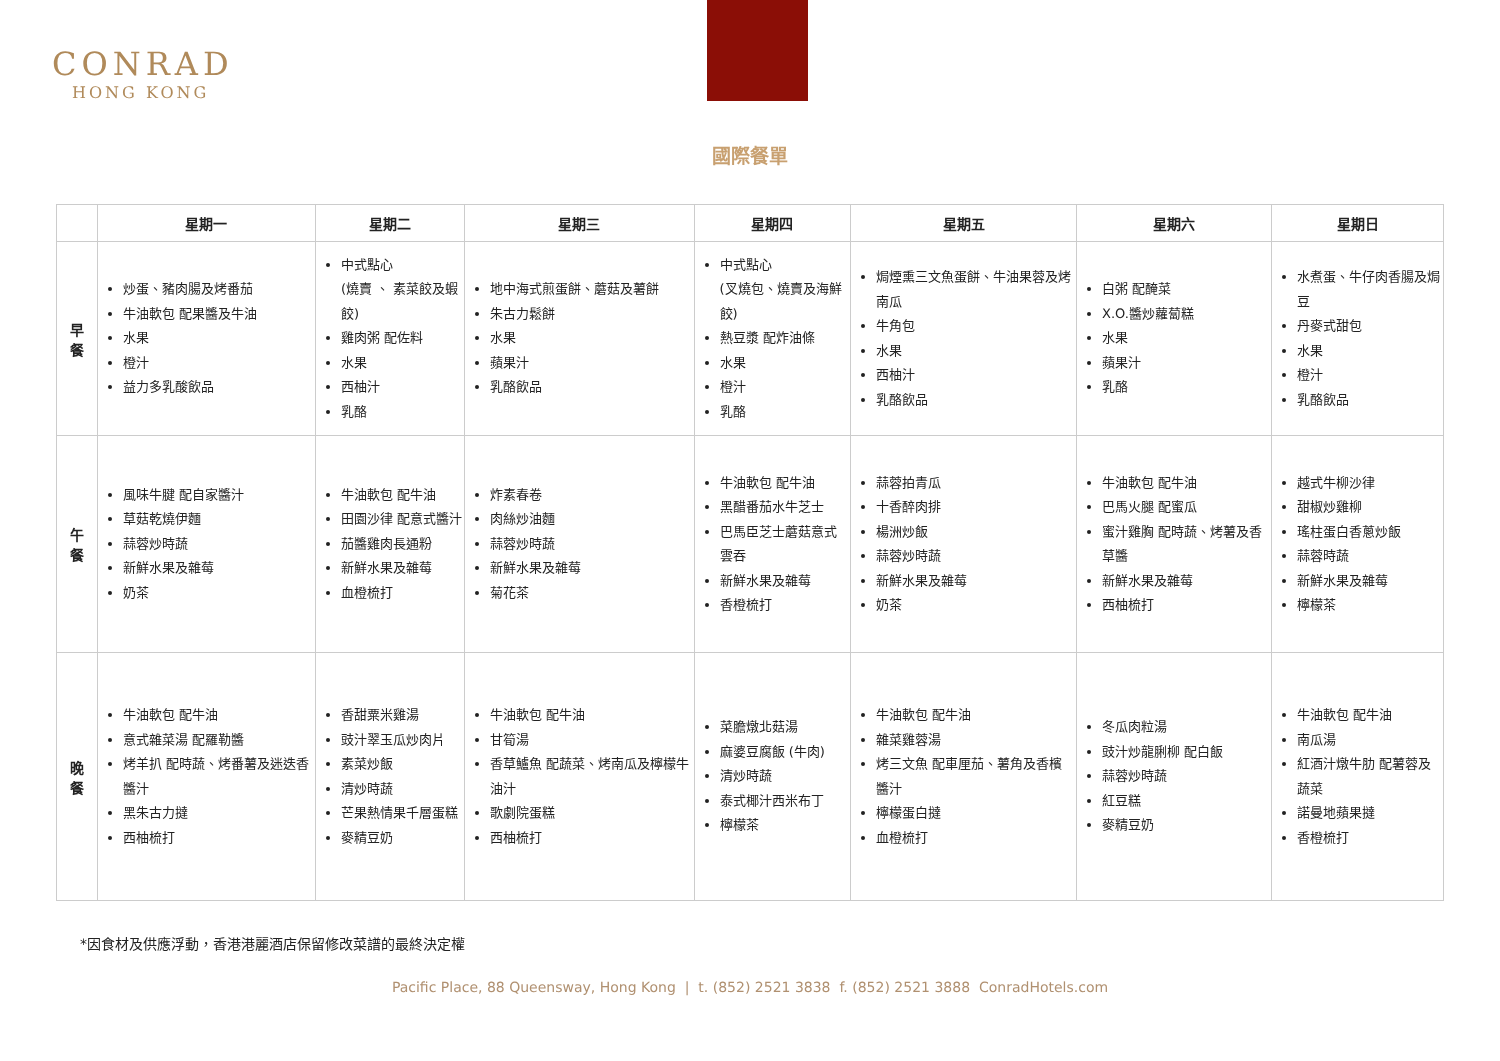CONRAD
HONG KONG
國際餐單
| | 星期一 | 星期二 | 星期三 | 星期四 | 星期五 | 星期六 | 星期日 |
| --- | --- | --- | --- | --- | --- | --- | --- |
| 早 餐 | 炒蛋、豬肉腸及烤番茄 牛油軟包 配果醬及牛油 水果 橙汁 益力多乳酸飲品 | 中式點心 (燒賣 、 素菜餃及蝦餃) 雞肉粥 配佐料 水果 西柚汁 乳酪 | 地中海式煎蛋餅、蘑菇及薯餅 朱古力鬆餅 水果 蘋果汁 乳酪飲品 | 中式點心 (叉燒包、燒賣及海鮮餃) 熱豆漿 配炸油條 水果 橙汁 乳酪 | 焗煙熏三文魚蛋餅、牛油果蓉及烤南瓜 牛角包 水果 西柚汁 乳酪飲品 | 白粥 配醃菜 X.O.醬炒蘿蔔糕 水果 蘋果汁 乳酪 | 水煮蛋、牛仔肉香腸及焗豆 丹麥式甜包 水果 橙汁 乳酪飲品 |
| 午 餐 | 風味牛腱 配自家醬汁 草菇乾燒伊麵 蒜蓉炒時蔬 新鮮水果及雜莓 奶茶 | 牛油軟包 配牛油 田園沙律 配意式醬汁 茄醬雞肉長通粉 新鮮水果及雜莓 血橙梳打 | 炸素春卷 肉絲炒油麵 蒜蓉炒時蔬 新鮮水果及雜莓 菊花茶 | 牛油軟包 配牛油 黑醋番茄水牛芝士 巴馬臣芝士蘑菇意式雲吞 新鮮水果及雜莓 香橙梳打 | 蒜蓉拍青瓜 十香醉肉排 楊洲炒飯 蒜蓉炒時蔬 新鮮水果及雜莓 奶茶 | 牛油軟包 配牛油 巴馬火腿 配蜜瓜 蜜汁雞胸 配時蔬、烤薯及香草醬 新鮮水果及雜莓 西柚梳打 | 越式牛柳沙律 甜椒炒雞柳 瑤柱蛋白香蔥炒飯 蒜蓉時蔬 新鮮水果及雜莓 檸檬茶 |
| 晚 餐 | 牛油軟包 配牛油 意式雜菜湯 配羅勒醬 烤羊扒 配時蔬、烤番薯及迷迭香醬汁 黑朱古力撻 西柚梳打 | 香甜粟米雞湯 豉汁翠玉瓜炒肉片 素菜炒飯 清炒時蔬 芒果熱情果千層蛋糕 麥精豆奶 | 牛油軟包 配牛油 甘筍湯 香草鱸魚 配蔬菜、烤南瓜及檸檬牛油汁 歌劇院蛋糕 西柚梳打 | 菜膽燉北菇湯 麻婆豆腐飯 (牛肉) 清炒時蔬 泰式椰汁西米布丁 檸檬茶 | 牛油軟包 配牛油 雜菜雞蓉湯 烤三文魚 配車厘茄、薯角及香檳醬汁 檸檬蛋白撻 血橙梳打 | 冬瓜肉粒湯 豉汁炒龍脷柳 配白飯 蒜蓉炒時蔬 紅豆糕 麥精豆奶 | 牛油軟包 配牛油 南瓜湯 紅酒汁燉牛肋 配薯蓉及蔬菜 諾曼地蘋果撻 香橙梳打 |
*因食材及供應浮動，香港港麗酒店保留修改菜譜的最終決定權
Pacific Place, 88 Queensway, Hong Kong | t. (852) 2521 3838 f. (852) 2521 3888 ConradHotels.com